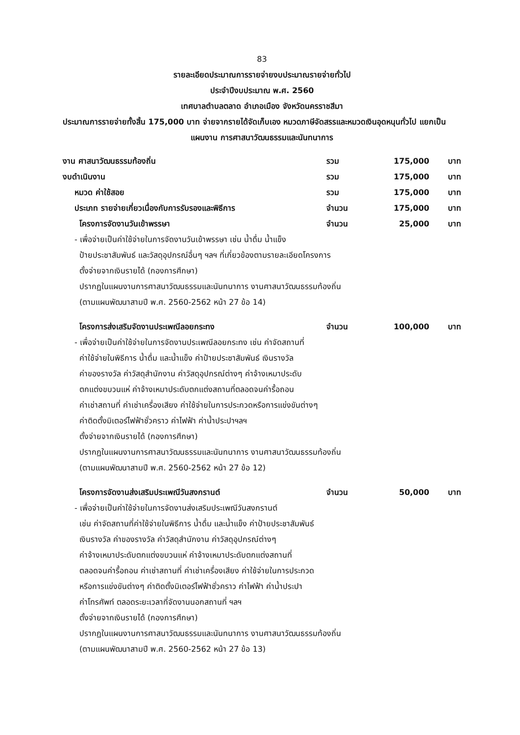83
รายละเอียดประมาณการรายจ่ายงบประมาณรายจ่ายทั่วไป
ประจำปีงบประมาณ พ.ศ. 2560
เทศบาลตำบลตลาด อำเภอเมือง จังหวัดนครราชสีมา
ประมาณการรายจ่ายทั้งสิ้น 175,000 บาท จ่ายจากรายได้จัดเก็บเอง หมวดภาษีจัดสรรและหมวดเงินอุดหนุนทั่วไป แยกเป็น
แผนงาน การศาสนาวัฒนธรรมและนันทนาการ
งาน ศาสนาวัฒนธรรมท้องถิ่น รวม 175,000 บาท
งบดำเนินงาน รวม 175,000 บาท
หมวด ค่าใช้สอย รวม 175,000 บาท
ประเภท รายจ่ายเกี่ยวเนื่องกับการรับรองและพิธีการ จำนวน 175,000 บาท
โครงการจัดงานวันเข้าพรรษา จำนวน 25,000 บาท
- เพื่อจ่ายเป็นค่าใช้จ่ายในการจัดงานวันเข้าพรรษา เช่น น้ำดื่ม น้ำแข็ง
ป้ายประชาสัมพันธ์ และวัสดุอุปกรณ์อื่นๆ ฯลฯ ที่เกี่ยวข้องตามรายละเอียดโครงการ
ตั้งจ่ายจากเงินรายได้ (กองการศึกษา)
ปรากฏในแผนงานการศาสนาวัฒนธรรมและนันทนาการ งานศาสนาวัฒนธรรมท้องถิ่น
(ตามแผนพัฒนาสามปี พ.ศ. 2560-2562 หน้า 27 ข้อ 14)
โครงการส่งเสริมจัดงานประเพณีลอยกระทง จำนวน 100,000 บาท
- เพื่อจ่ายเป็นค่าใช้จ่ายในการจัดงานประเพณีลอยกระทง เช่น ค่าจัดสถานที่
ค่าใช้จ่ายในพิธีการ น้ำดื่ม และน้ำแข็ง ค่าป้ายประชาสัมพันธ์ เงินรางวัล
ค่าของรางวัล ค่าวัสดุสำนักงาน ค่าวัสดุอุปกรณ์ต่างๆ ค่าจ้างเหมาประดับ
ตกแต่งขบวนแห่ ค่าจ้างเหมาประดับตกแต่งสถานที่ตลอดจนค่ารื้อถอน
ค่าเช่าสถานที่ ค่าเช่าเครื่องเสียง ค่าใช้จ่ายในการประกวดหรือการแข่งขันต่างๆ
ค่าติดตั้งมิเตอร์ไฟฟ้าชั่วคราว ค่าไฟฟ้า ค่าน้ำประปาฯลฯ
ตั้งจ่ายจากเงินรายได้ (กองการศึกษา)
ปรากฏในแผนงานการศาสนาวัฒนธรรมและนันทนาการ งานศาสนาวัฒนธรรมท้องถิ่น
(ตามแผนพัฒนาสามปี พ.ศ. 2560-2562 หน้า 27 ข้อ 12)
โครงการจัดงานส่งเสริมประเพณีวันสงกรานต์ จำนวน 50,000 บาท
- เพื่อจ่ายเป็นค่าใช้จ่ายในการจัดงานส่งเสริมประเพณีวันสงกรานต์
เช่น ค่าจัดสถานที่ค่าใช้จ่ายในพิธีการ น้ำดื่ม และน้ำแข็ง ค่าป้ายประชาสัมพันธ์
เงินรางวัล ค่าของรางวัล ค่าวัสดุสำนักงาน ค่าวัสดุอุปกรณ์ต่างๆ
ค่าจ้างเหมาประดับตกแต่งขบวนแห่ ค่าจ้างเหมาประดับตกแต่งสถานที่
ตลอดจนค่ารื้อถอน ค่าเช่าสถานที่ ค่าเช่าเครื่องเสียง ค่าใช้จ่ายในการประกวด
หรือการแข่งขันต่างๆ ค่าติดตั้งมิเตอร์ไฟฟ้าชั่วคราว ค่าไฟฟ้า ค่าน้ำประปา
ค่าโทรศัพท์ ตลอดระยะเวลาที่จัดงานนอกสถานที่ ฯลฯ
ตั้งจ่ายจากเงินรายได้ (กองการศึกษา)
ปรากฏในแผนงานการศาสนาวัฒนธรรมและนันทนาการ งานศาสนาวัฒนธรรมท้องถิ่น
(ตามแผนพัฒนาสามปี พ.ศ. 2560-2562 หน้า 27 ข้อ 13)